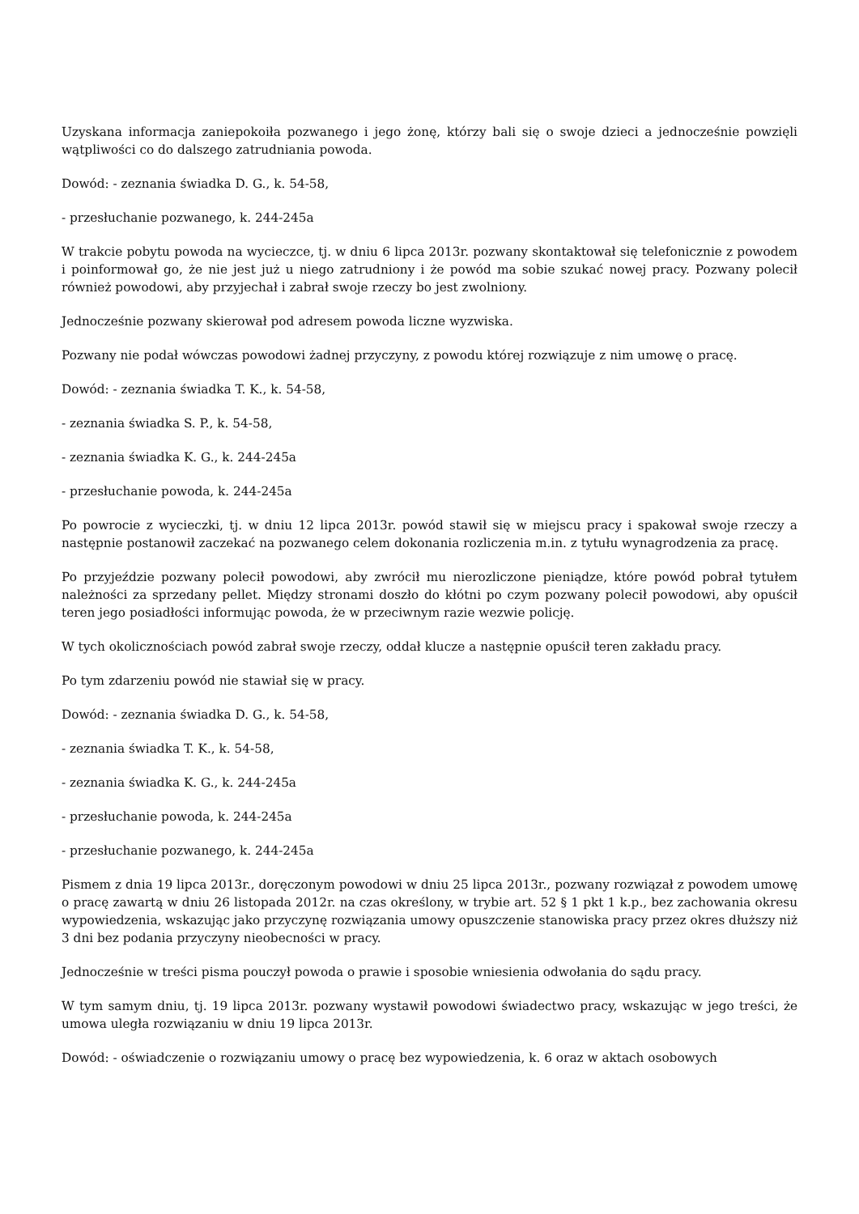Uzyskana informacja zaniepokoiła pozwanego i jego żonę, którzy bali się o swoje dzieci a jednocześnie powzięli wątpliwości co do dalszego zatrudniania powoda.
Dowód: - zeznania świadka D. G., k. 54-58,
- przesłuchanie pozwanego, k. 244-245a
W trakcie pobytu powoda na wycieczce, tj. w dniu 6 lipca 2013r. pozwany skontaktował się telefonicznie z powodem i poinformował go, że nie jest już u niego zatrudniony i że powód ma sobie szukać nowej pracy. Pozwany polecił również powodowi, aby przyjechał i zabrał swoje rzeczy bo jest zwolniony.
Jednocześnie pozwany skierował pod adresem powoda liczne wyzwiska.
Pozwany nie podał wówczas powodowi żadnej przyczyny, z powodu której rozwiązuje z nim umowę o pracę.
Dowód: - zeznania świadka T. K., k. 54-58,
- zeznania świadka S. P., k. 54-58,
- zeznania świadka K. G., k. 244-245a
- przesłuchanie powoda, k. 244-245a
Po powrocie z wycieczki, tj. w dniu 12 lipca 2013r. powód stawił się w miejscu pracy i spakował swoje rzeczy a następnie postanowił zaczekać na pozwanego celem dokonania rozliczenia m.in. z tytułu wynagrodzenia za pracę.
Po przyjeździe pozwany polecił powodowi, aby zwrócił mu nierozliczone pieniądze, które powód pobrał tytułem należności za sprzedany pellet. Między stronami doszło do kłótni po czym pozwany polecił powodowi, aby opuścił teren jego posiadłości informując powoda, że w przeciwnym razie wezwie policję.
W tych okolicznościach powód zabrał swoje rzeczy, oddał klucze a następnie opuścił teren zakładu pracy.
Po tym zdarzeniu powód nie stawiał się w pracy.
Dowód: - zeznania świadka D. G., k. 54-58,
- zeznania świadka T. K., k. 54-58,
- zeznania świadka K. G., k. 244-245a
- przesłuchanie powoda, k. 244-245a
- przesłuchanie pozwanego, k. 244-245a
Pismem z dnia 19 lipca 2013r., doręczonym powodowi w dniu 25 lipca 2013r., pozwany rozwiązał z powodem umowę o pracę zawartą w dniu 26 listopada 2012r. na czas określony, w trybie art. 52 § 1 pkt 1 k.p., bez zachowania okresu wypowiedzenia, wskazując jako przyczynę rozwiązania umowy opuszczenie stanowiska pracy przez okres dłuższy niż 3 dni bez podania przyczyny nieobecności w pracy.
Jednocześnie w treści pisma pouczył powoda o prawie i sposobie wniesienia odwołania do sądu pracy.
W tym samym dniu, tj. 19 lipca 2013r. pozwany wystawił powodowi świadectwo pracy, wskazując w jego treści, że umowa uległa rozwiązaniu w dniu 19 lipca 2013r.
Dowód: - oświadczenie o rozwiązaniu umowy o pracę bez wypowiedzenia, k. 6 oraz w aktach osobowych